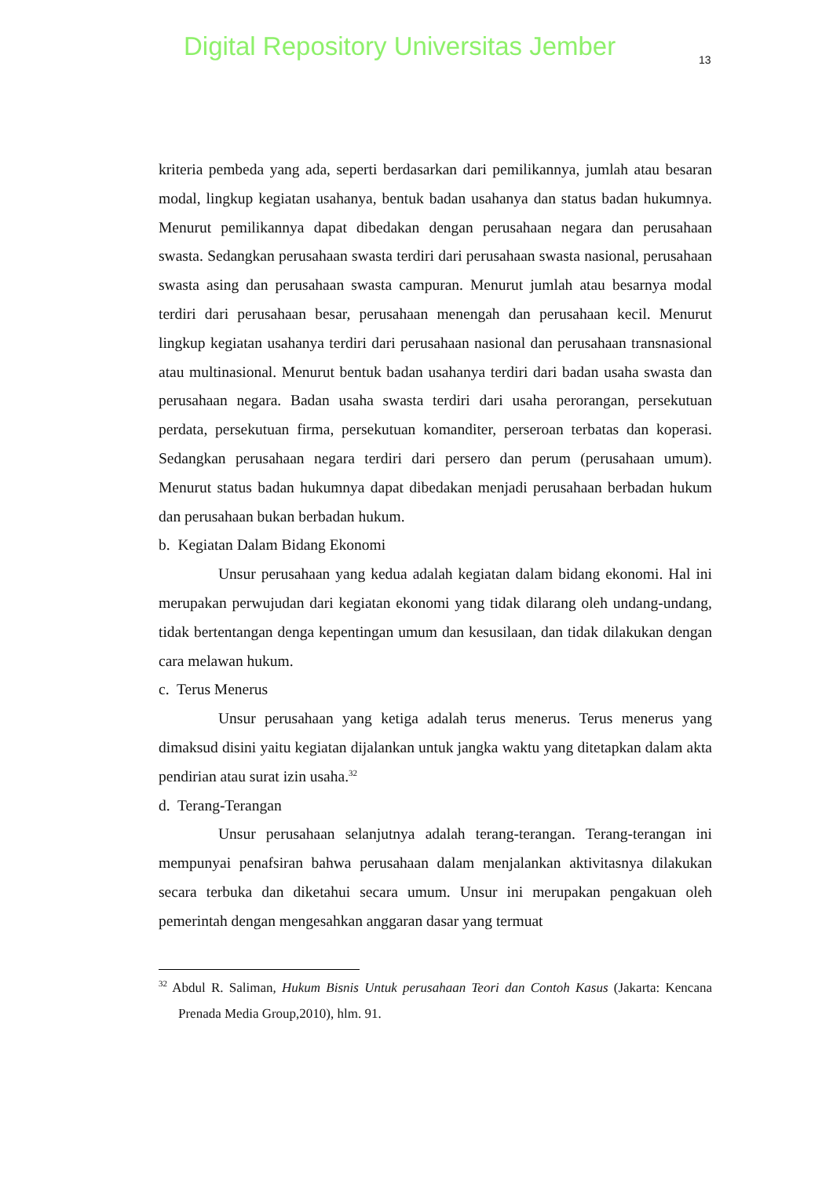Digital Repository Universitas Jember 13
kriteria pembeda yang ada, seperti berdasarkan dari pemilikannya, jumlah atau besaran modal, lingkup kegiatan usahanya, bentuk badan usahanya dan status badan hukumnya. Menurut pemilikannya dapat dibedakan dengan perusahaan negara dan perusahaan swasta. Sedangkan perusahaan swasta terdiri dari perusahaan swasta nasional, perusahaan swasta asing dan perusahaan swasta campuran. Menurut jumlah atau besarnya modal terdiri dari perusahaan besar, perusahaan menengah dan perusahaan kecil. Menurut lingkup kegiatan usahanya terdiri dari perusahaan nasional dan perusahaan transnasional atau multinasional. Menurut bentuk badan usahanya terdiri dari badan usaha swasta dan perusahaan negara. Badan usaha swasta terdiri dari usaha perorangan, persekutuan perdata, persekutuan firma, persekutuan komanditer, perseroan terbatas dan koperasi. Sedangkan perusahaan negara terdiri dari persero dan perum (perusahaan umum). Menurut status badan hukumnya dapat dibedakan menjadi perusahaan berbadan hukum dan perusahaan bukan berbadan hukum.
b. Kegiatan Dalam Bidang Ekonomi
Unsur perusahaan yang kedua adalah kegiatan dalam bidang ekonomi. Hal ini merupakan perwujudan dari kegiatan ekonomi yang tidak dilarang oleh undang-undang, tidak bertentangan denga kepentingan umum dan kesusilaan, dan tidak dilakukan dengan cara melawan hukum.
c. Terus Menerus
Unsur perusahaan yang ketiga adalah terus menerus. Terus menerus yang dimaksud disini yaitu kegiatan dijalankan untuk jangka waktu yang ditetapkan dalam akta pendirian atau surat izin usaha.<sup>32</sup>
d. Terang-Terangan
Unsur perusahaan selanjutnya adalah terang-terangan. Terang-terangan ini mempunyai penafsiran bahwa perusahaan dalam menjalankan aktivitasnya dilakukan secara terbuka dan diketahui secara umum. Unsur ini merupakan pengakuan oleh pemerintah dengan mengesahkan anggaran dasar yang termuat
<sup>32</sup> Abdul R. Saliman, Hukum Bisnis Untuk perusahaan Teori dan Contoh Kasus (Jakarta: Kencana Prenada Media Group,2010), hlm. 91.